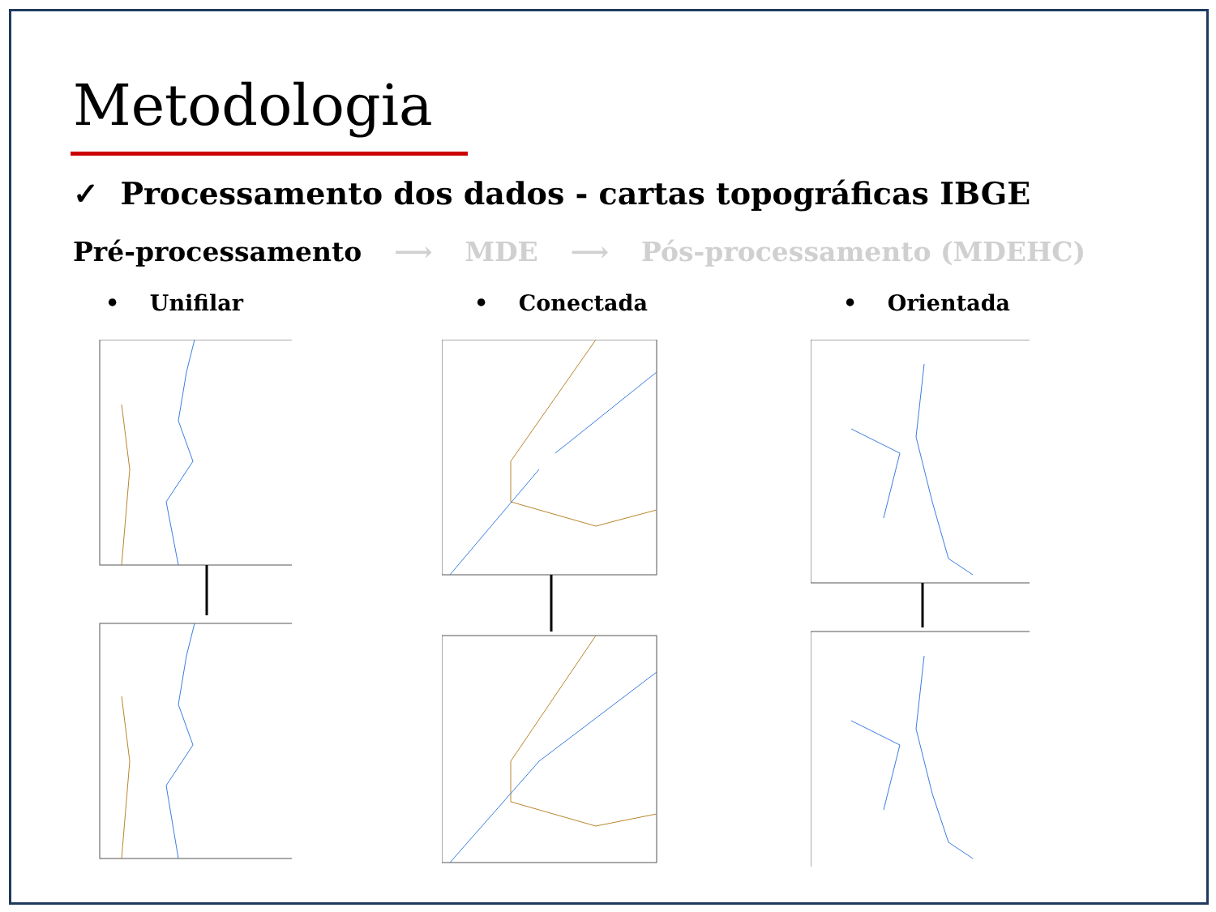Metodologia
✓ Processamento dos dados - cartas topográficas IBGE
Pré-processamento ⟶ MDE ⟶ Pós-processamento (MDEHC)
• Unifilar • Conectada • Orientada